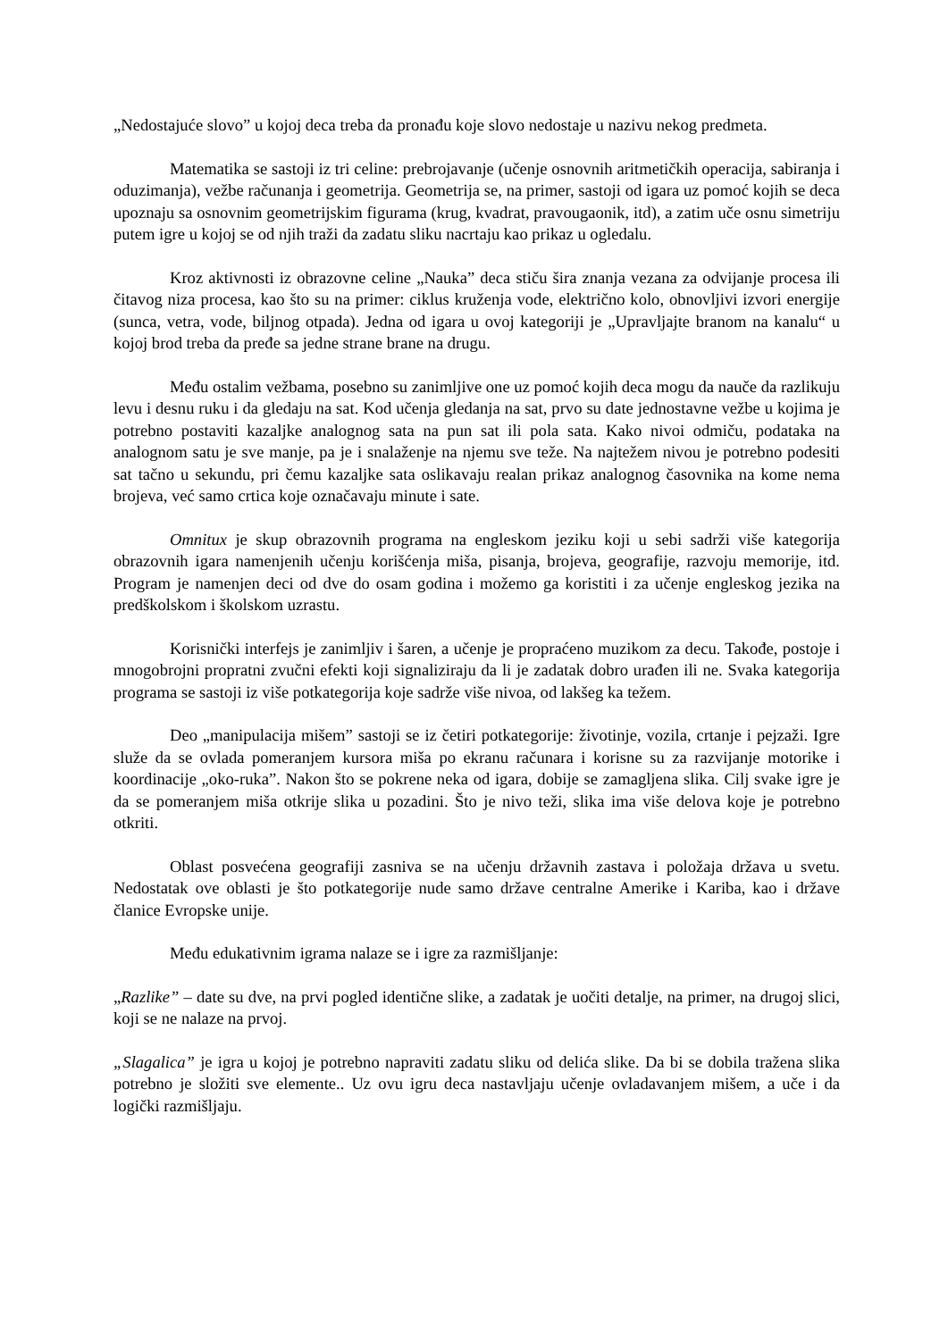„Nedostajuće slovo” u kojoj deca treba da pronađu koje slovo nedostaje u nazivu nekog predmeta.
Matematika se sastoji iz tri celine: prebrojavanje (učenje osnovnih aritmetičkih operacija, sabiranja i oduzimanja), vežbe računanja i geometrija. Geometrija se, na primer, sastoji od igara uz pomoć kojih se deca upoznaju sa osnovnim geometrijskim figurama (krug, kvadrat, pravougaonik, itd), a zatim uče osnu simetriju putem igre u kojoj se od njih traži da zadatu sliku nacrtaju kao prikaz u ogledalu.
Kroz aktivnosti iz obrazovne celine „Nauka” deca stiču šira znanja vezana za odvijanje procesa ili čitavog niza procesa, kao što su na primer: ciklus kruženja vode, električno kolo, obnovljivi izvori energije (sunca, vetra, vode, biljnog otpada). Jedna od igara u ovoj kategoriji je „Upravljajte branom na kanalu“ u kojoj brod treba da pređe sa jedne strane brane na drugu.
Među ostalim vežbama, posebno su zanimljive one uz pomoć kojih deca mogu da nauče da razlikuju levu i desnu ruku i da gledaju na sat. Kod učenja gledanja na sat, prvo su date jednostavne vežbe u kojima je potrebno postaviti kazaljke analognog sata na pun sat ili pola sata. Kako nivoi odmiču, podataka na analognom satu je sve manje, pa je i snalaženje na njemu sve teže. Na najtežem nivou je potrebno podesiti sat tačno u sekundu, pri čemu kazaljke sata oslikavaju realan prikaz analognog časovnika na kome nema brojeva, već samo crtica koje označavaju minute i sate.
Omnitux je skup obrazovnih programa na engleskom jeziku koji u sebi sadrži više kategorija obrazovnih igara namenjenih učenju korišćenja miša, pisanja, brojeva, geografije, razvoju memorije, itd. Program je namenjen deci od dve do osam godina i možemo ga koristiti i za učenje engleskog jezika na predškolskom i školskom uzrastu.
Korisnički interfejs je zanimljiv i šaren, a učenje je propraćeno muzikom za decu. Takođe, postoje i mnogobrojni propratni zvučni efekti koji signaliziraju da li je zadatak dobro urađen ili ne. Svaka kategorija programa se sastoji iz više potkategorija koje sadrže više nivoa, od lakšeg ka težem.
Deo „manipulacija mišem” sastoji se iz četiri potkategorije: životinje, vozila, crtanje i pejzaži. Igre služe da se ovlada pomeranjem kursora miša po ekranu računara i korisne su za razvijanje motorike i koordinacije „oko-ruka”. Nakon što se pokrene neka od igara, dobije se zamagljena slika. Cilj svake igre je da se pomeranjem miša otkrije slika u pozadini. Što je nivo teži, slika ima više delova koje je potrebno otkriti.
Oblast posvećena geografiji zasniva se na učenju državnih zastava i položaja država u svetu. Nedostatak ove oblasti je što potkategorije nude samo države centralne Amerike i Kariba, kao i države članice Evropske unije.
Među edukativnim igrama nalaze se i igre za razmišljanje:
„Razlike” – date su dve, na prvi pogled identične slike, a zadatak je uočiti detalje, na primer, na drugoj slici, koji se ne nalaze na prvoj.
„Slagalica” je igra u kojoj je potrebno napraviti zadatu sliku od delića slike. Da bi se dobila tražena slika potrebno je složiti sve elemente.. Uz ovu igru deca nastavljaju učenje ovladavanjem mišem, a uče i da logički razmišljaju.